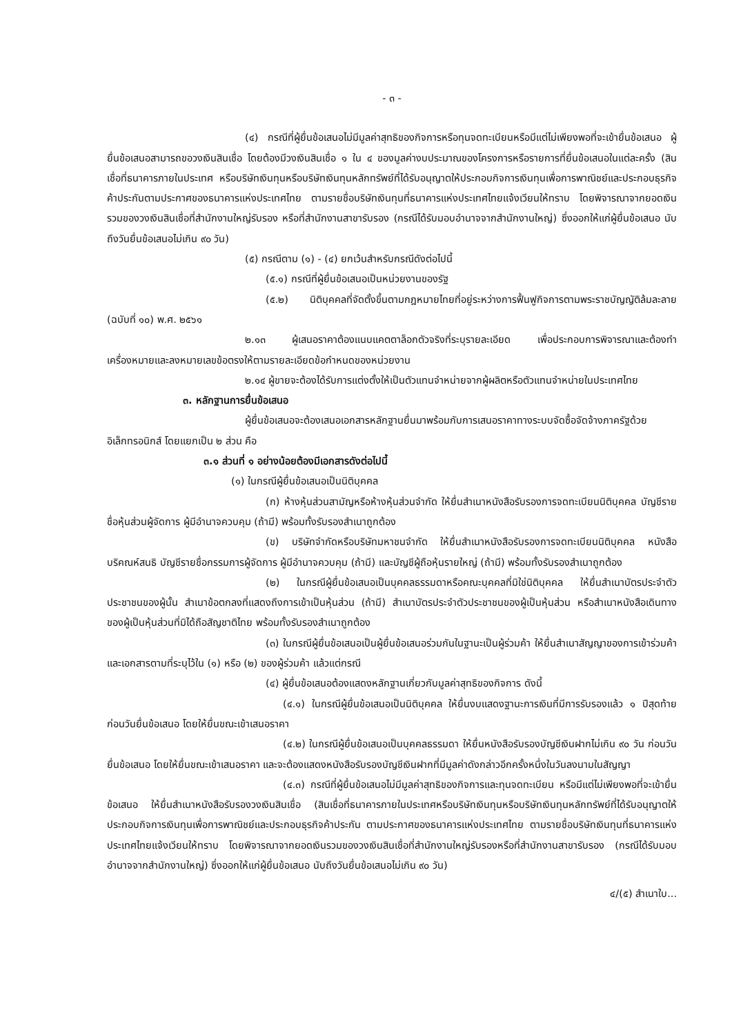- ๓ -
(๔) กรณีที่ผู้ยื่นข้อเสนอไม่มีมูลค่าสุทธิของกิจการหรือทุนจดทะเบียนหรือมีแต่ไม่เพียงพอที่จะเข้ายื่นข้อเสนอ ผู้ยื่นข้อเสนอสามารถขอวงเงินสินเชื่อ โดยต้องมีวงเงินสินเชื่อ ๑ ใน ๔ ของมูลค่างบประมาณของโครงการหรือรายการที่ยื่นข้อเสนอในแต่ละครั้ง (สินเชื่อที่ธนาคารภายในประเทศ หรือบริษัทเงินทุนหรือบริษัทเงินทุนหลักทรัพย์ที่ได้รับอนุญาตให้ประกอบกิจการเงินทุนเพื่อการพาณิชย์และประกอบธุรกิจค้าประกันตามประกาศของธนาคารแห่งประเทศไทย ตามรายชื่อบริษัทเงินทุนที่ธนาคารแห่งประเทศไทยแจ้งเวียนให้ทราบ โดยพิจารณาจากยอดเงินรวมของวงเงินสินเชื่อที่สำนักงานใหญ่รับรอง หรือที่สำนักงานสาขารับรอง (กรณีได้รับมอบอำนาจจากสำนักงานใหญ่) ซึ่งออกให้แก่ผู้ยื่นข้อเสนอ นับถึงวันยื่นข้อเสนอไม่เกิน ๙๐ วัน)
(๕) กรณีตาม (๑) - (๔) ยกเว้นสำหรับกรณีดังต่อไปนี้
(๕.๑) กรณีที่ผู้ยื่นข้อเสนอเป็นหน่วยงานของรัฐ
(๕.๒) นิติบุคคลที่จัดตั้งขึ้นตามกฎหมายไทยที่อยู่ระหว่างการฟื้นฟูกิจการตามพระราชบัญญัติล้มละลาย (ฉบับที่ ๑๐) พ.ศ. ๒๕๖๑
๒.๑๓ ผู้เสนอราคาต้องแนบแคตตาล็อกตัวจริงที่ระบุรายละเอียด เพื่อประกอบการพิจารณาและต้องทำเครื่องหมายและลงหมายเลขข้อตรงให้ตามรายละเอียดข้อกำหนดของหน่วยงาน
๒.๑๔ ผู้ขายจะต้องได้รับการแต่งตั้งให้เป็นตัวแทนจำหน่ายจากผู้ผลิตหรือตัวแทนจำหน่ายในประเทศไทย
๓. หลักฐานการยื่นข้อเสนอ
ผู้ยื่นข้อเสนอจะต้องเสนอเอกสารหลักฐานยื่นมาพร้อมกับการเสนอราคาทางระบบจัดซื้อจัดจ้างภาครัฐด้วยอิเล็กทรอนิกส์ โดยแยกเป็น ๒ ส่วน คือ
๓.๑ ส่วนที่ ๑ อย่างน้อยต้องมีเอกสารดังต่อไปนี้
(๑) ในกรณีผู้ยื่นข้อเสนอเป็นนิติบุคคล
(ก) ห้างหุ้นส่วนสามัญหรือห้างหุ้นส่วนจำกัด ให้ยื่นสำเนาหนังสือรับรองการจดทะเบียนนิติบุคคล บัญชีรายชื่อหุ้นส่วนผู้จัดการ ผู้มีอำนาจควบคุม (ถ้ามี) พร้อมทั้งรับรองสำเนาถูกต้อง
(ข) บริษัทจำกัดหรือบริษัทมหาชนจำกัด ให้ยื่นสำเนาหนังสือรับรองการจดทะเบียนนิติบุคคล หนังสือบริคณห์สนธิ บัญชีรายชื่อกรรมการผู้จัดการ ผู้มีอำนาจควบคุม (ถ้ามี) และบัญชีผู้ถือหุ้นรายใหญ่ (ถ้ามี) พร้อมทั้งรับรองสำเนาถูกต้อง
(๒) ในกรณีผู้ยื่นข้อเสนอเป็นบุคคลธรรมดาหรือคณะบุคคลที่มิใช่นิติบุคคล ให้ยื่นสำเนาบัตรประจำตัวประชาชนของผู้นั้น สำเนาข้อตกลงที่แสดงถึงการเข้าเป็นหุ้นส่วน (ถ้ามี) สำเนาบัตรประจำตัวประชาชนของผู้เป็นหุ้นส่วน หรือสำเนาหนังสือเดินทางของผู้เป็นหุ้นส่วนที่มิได้ถือสัญชาติไทย พร้อมทั้งรับรองสำเนาถูกต้อง
(๓) ในกรณีผู้ยื่นข้อเสนอเป็นผู้ยื่นข้อเสนอร่วมกันในฐานะเป็นผู้ร่วมค้า ให้ยื่นสำเนาสัญญาของการเข้าร่วมค้า และเอกสารตามที่ระบุไว้ใน (๑) หรือ (๒) ของผู้ร่วมค้า แล้วแต่กรณี
(๔) ผู้ยื่นข้อเสนอต้องแสดงหลักฐานเกี่ยวกับมูลค่าสุทธิของกิจการ ดังนี้
(๔.๑) ในกรณีผู้ยื่นข้อเสนอเป็นนิติบุคคล ให้ยื่นงบแสดงฐานะการเงินที่มีการรับรองแล้ว ๑ ปีสุดท้ายก่อนวันยื่นข้อเสนอ โดยให้ยื่นขณะเข้าเสนอราคา
(๔.๒) ในกรณีผู้ยื่นข้อเสนอเป็นบุคคลธรรมดา ให้ยื่นหนังสือรับรองบัญชีเงินฝากไม่เกิน ๙๐ วัน ก่อนวันยื่นข้อเสนอ โดยให้ยื่นขณะเข้าเสนอราคา และจะต้องแสดงหนังสือรับรองบัญชีเงินฝากที่มีมูลค่าดังกล่าวอีกครั้งหนึ่งในวันลงนามในสัญญา
(๔.๓) กรณีที่ผู้ยื่นข้อเสนอไม่มีมูลค่าสุทธิของกิจการและทุนจดทะเบียน หรือมีแต่ไม่เพียงพอที่จะเข้ายื่นข้อเสนอ ให้ยื่นสำเนาหนังสือรับรองวงเงินสินเชื่อ (สินเชื่อที่ธนาคารภายในประเทศหรือบริษัทเงินทุนหรือบริษัทเงินทุนหลักทรัพย์ที่ได้รับอนุญาตให้ประกอบกิจการเงินทุนเพื่อการพาณิชย์และประกอบธุรกิจค้าประกัน ตามประกาศของธนาคารแห่งประเทศไทย ตามรายชื่อบริษัทเงินทุนที่ธนาคารแห่งประเทศไทยแจ้งเวียนให้ทราบ โดยพิจารณาจากยอดเงินรวมของวงเงินสินเชื่อที่สำนักงานใหญ่รับรองหรือที่สำนักงานสาขารับรอง (กรณีได้รับมอบอำนาจจากสำนักงานใหญ่) ซึ่งออกให้แก่ผู้ยื่นข้อเสนอ นับถึงวันยื่นข้อเสนอไม่เกิน ๙๐ วัน)
๔/(๕) สำเนาใบ...